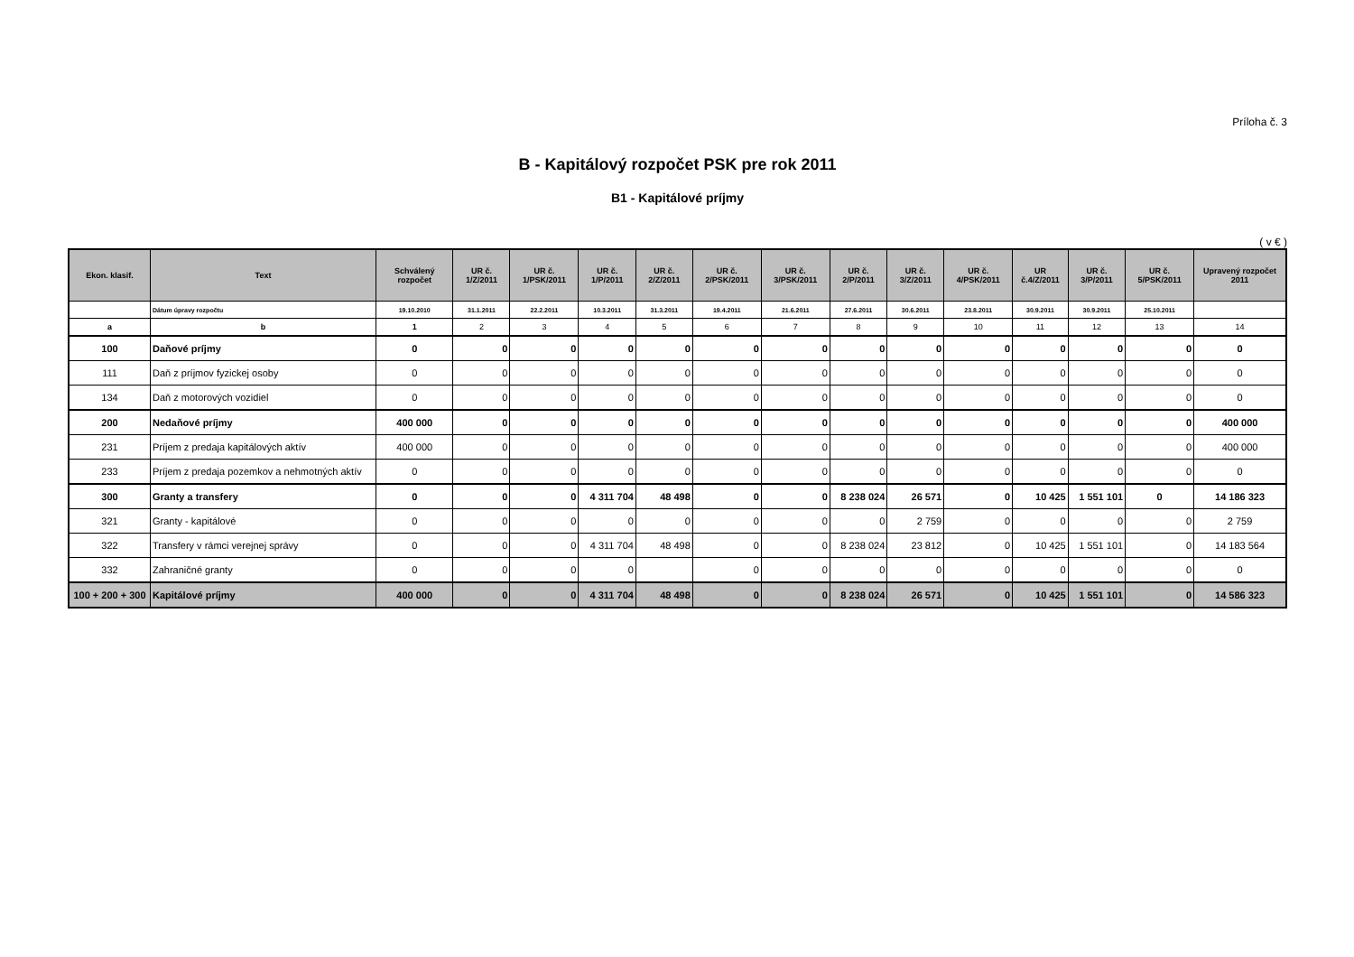Príloha č. 3
B - Kapitálový rozpočet PSK pre rok 2011
B1 - Kapitálové príjmy
( v € )
| Ekon. klasif. | Text | Schválený rozpočet | UR č. 1/Z/2011 | UR č. 1/PSK/2011 | UR č. 1/P/2011 | UR č. 2/Z/2011 | UR č. 2/PSK/2011 | UR č. 3/PSK/2011 | UR č. 2/P/2011 | UR č. 3/Z/2011 | UR č. 4/PSK/2011 | UR č.4/Z/2011 | UR č. 3/P/2011 | UR č. 5/PSK/2011 | Upravený rozpočet 2011 |
| --- | --- | --- | --- | --- | --- | --- | --- | --- | --- | --- | --- | --- | --- | --- | --- |
| | Dátum úpravy rozpočtu | 19.10.2010 | 31.1.2011 | 22.2.2011 | 10.3.2011 | 31.3.2011 | 19.4.2011 | 21.6.2011 | 27.6.2011 | 30.6.2011 | 23.8.2011 | 30.9.2011 | 30.9.2011 | 25.10.2011 | |
| a | b | 1 | 2 | 3 | 4 | 5 | 6 | 7 | 8 | 9 | 10 | 11 | 12 | 13 | 14 |
| 100 | Daňové príjmy | 0 | 0 | 0 | 0 | 0 | 0 | 0 | 0 | 0 | 0 | 0 | 0 | 0 | 0 |
| 111 | Daň z príjmov fyzickej osoby | 0 | 0 | 0 | 0 | 0 | 0 | 0 | 0 | 0 | 0 | 0 | 0 | 0 | 0 |
| 134 | Daň z motorových vozidiel | 0 | 0 | 0 | 0 | 0 | 0 | 0 | 0 | 0 | 0 | 0 | 0 | 0 | 0 |
| 200 | Nedaňové príjmy | 400 000 | 0 | 0 | 0 | 0 | 0 | 0 | 0 | 0 | 0 | 0 | 0 | 0 | 400 000 |
| 231 | Príjem z predaja kapitálových aktív | 400 000 | 0 | 0 | 0 | 0 | 0 | 0 | 0 | 0 | 0 | 0 | 0 | 0 | 400 000 |
| 233 | Príjem z predaja pozemkov a nehmotných aktív | 0 | 0 | 0 | 0 | 0 | 0 | 0 | 0 | 0 | 0 | 0 | 0 | 0 | 0 |
| 300 | Granty a transfery | 0 | 0 | 0 | 4 311 704 | 48 498 | 0 | 0 | 8 238 024 | 26 571 | 0 | 10 425 | 1 551 101 | 0 | 14 186 323 |
| 321 | Granty - kapitálové | 0 | 0 | 0 | 0 | 0 | 0 | 0 | 0 | 2 759 | 0 | 0 | 0 | 0 | 2 759 |
| 322 | Transfery v rámci verejnej správy | 0 | 0 | 0 | 4 311 704 | 48 498 | 0 | 0 | 8 238 024 | 23 812 | 0 | 10 425 | 1 551 101 | 0 | 14 183 564 |
| 332 | Zahraničné granty | 0 | 0 | 0 | 0 | | 0 | 0 | 0 | 0 | 0 | 0 | 0 | 0 | 0 |
| 100 + 200 + 300 | Kapitálové príjmy | 400 000 | 0 | 0 | 4 311 704 | 48 498 | 0 | 0 | 8 238 024 | 26 571 | 0 | 10 425 | 1 551 101 | 0 | 14 586 323 |